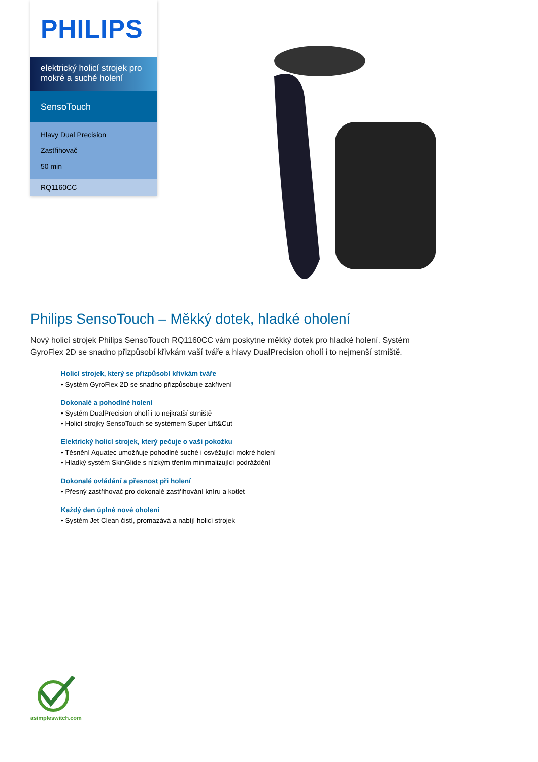PHILIPS
elektrický holicí strojek pro mokré a suché holení
SensoTouch
Hlavy Dual Precision
Zastřihovač
50 min
RQ1160CC
Philips SensoTouch – Měkký dotek, hladké oholení
Nový holicí strojek Philips SensoTouch RQ1160CC vám poskytne měkký dotek pro hladké holení. Systém GyroFlex 2D se snadno přizpůsobí křivkám vaší tváře a hlavy DualPrecision oholí i to nejmenší strniště.
Holicí strojek, který se přizpůsobí křivkám tváře
• Systém GyroFlex 2D se snadno přizpůsobuje zakřivení
Dokonalé a pohodlné holení
• Systém DualPrecision oholí i to nejkratší strniště
• Holicí strojky SensoTouch se systémem Super Lift&Cut
Elektrický holicí strojek, který pečuje o vaši pokožku
• Těsnění Aquatec umožňuje pohodlné suché i osvěžující mokré holení
• Hladký systém SkinGlide s nízkým třením minimalizující podráždění
Dokonalé ovládání a přesnost při holení
• Přesný zastřihovač pro dokonalé zastřihování kníru a kotlet
Každý den úplně nové oholení
• Systém Jet Clean čistí, promazává a nabíjí holicí strojek
asimpleswitch.com